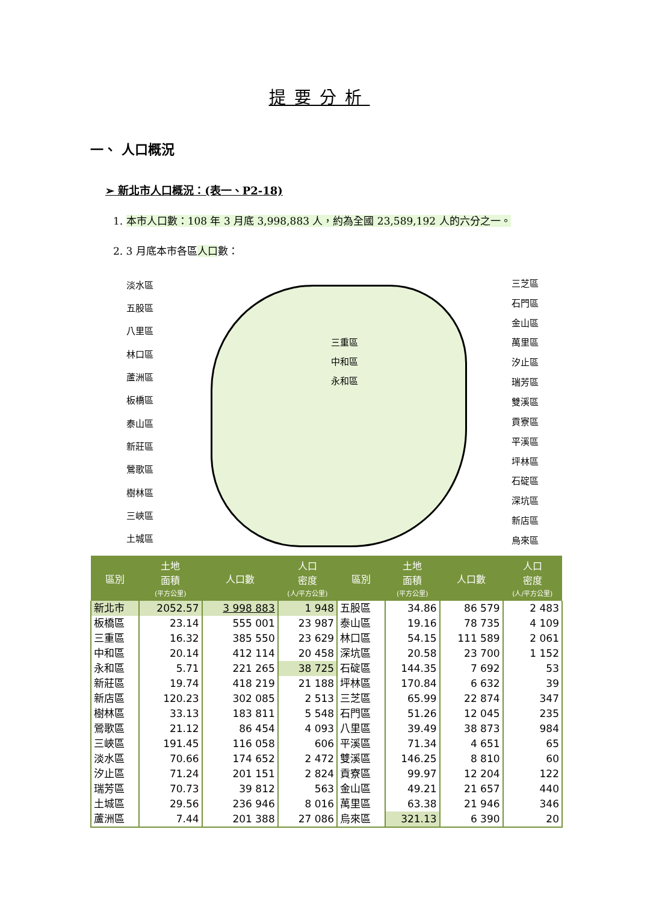提要分析
一、 人口概況
➢ 新北市人口概況：(表一、P2-18)
1. 本市人口數：108 年 3 月底 3,998,883 人，約為全國 23,589,192 人的六分之一。
2. 3 月底本市各區人口數：
淡水區
五股區
八里區
林口區
蘆洲區
板橋區
泰山區
新莊區
鶯歌區
樹林區
三峽區
土城區
三重區
中和區
永和區
三芝區
石門區
金山區
萬里區
汐止區
瑞芳區
雙溪區
貢寮區
平溪區
坪林區
石碇區
深坑區
新店區
烏來區
| 區別 | 土地 面積 (平方公里) | 人口數 | 人口 密度 (人/平方公里) | 區別 | 土地 面積 (平方公里) | 人口數 | 人口 密度 (人/平方公里) |
| --- | --- | --- | --- | --- | --- | --- | --- |
| 新北市 | 2052.57 | 3 998 883 | 1 948 | 五股區 | 34.86 | 86 579 | 2 483 |
| 板橋區 | 23.14 | 555 001 | 23 987 | 泰山區 | 19.16 | 78 735 | 4 109 |
| 三重區 | 16.32 | 385 550 | 23 629 | 林口區 | 54.15 | 111 589 | 2 061 |
| 中和區 | 20.14 | 412 114 | 20 458 | 深坑區 | 20.58 | 23 700 | 1 152 |
| 永和區 | 5.71 | 221 265 | 38 725 | 石碇區 | 144.35 | 7 692 | 53 |
| 新莊區 | 19.74 | 418 219 | 21 188 | 坪林區 | 170.84 | 6 632 | 39 |
| 新店區 | 120.23 | 302 085 | 2 513 | 三芝區 | 65.99 | 22 874 | 347 |
| 樹林區 | 33.13 | 183 811 | 5 548 | 石門區 | 51.26 | 12 045 | 235 |
| 鶯歌區 | 21.12 | 86 454 | 4 093 | 八里區 | 39.49 | 38 873 | 984 |
| 三峽區 | 191.45 | 116 058 | 606 | 平溪區 | 71.34 | 4 651 | 65 |
| 淡水區 | 70.66 | 174 652 | 2 472 | 雙溪區 | 146.25 | 8 810 | 60 |
| 汐止區 | 71.24 | 201 151 | 2 824 | 貢寮區 | 99.97 | 12 204 | 122 |
| 瑞芳區 | 70.73 | 39 812 | 563 | 金山區 | 49.21 | 21 657 | 440 |
| 土城區 | 29.56 | 236 946 | 8 016 | 萬里區 | 63.38 | 21 946 | 346 |
| 蘆洲區 | 7.44 | 201 388 | 27 086 | 烏來區 | 321.13 | 6 390 | 20 |